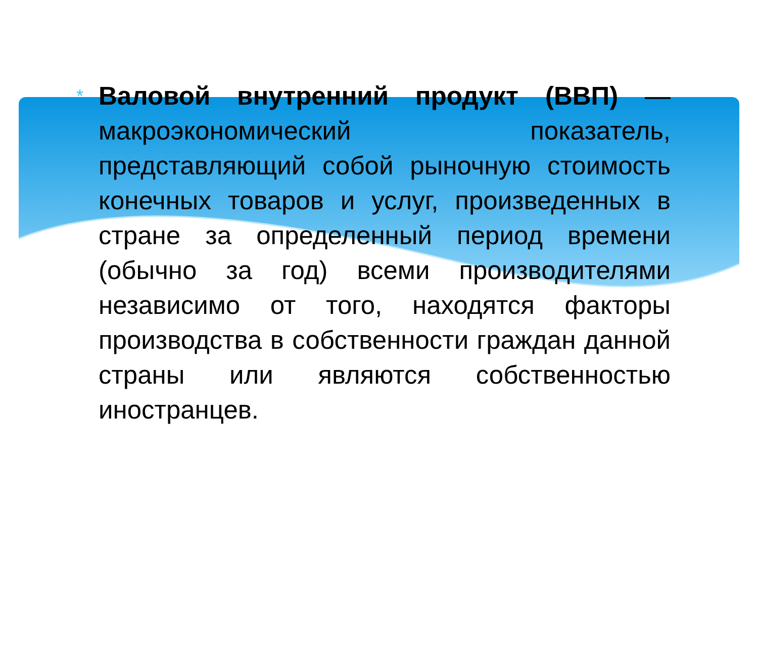* Валовой внутренний продукт (ВВП) — макроэкономический показатель, представляющий собой рыночную стоимость конечных товаров и услуг, произведенных в стране за определенный период времени (обычно за год) всеми производителями независимо от того, находятся факторы производства в собственности граждан данной страны или являются собственностью иностранцев.